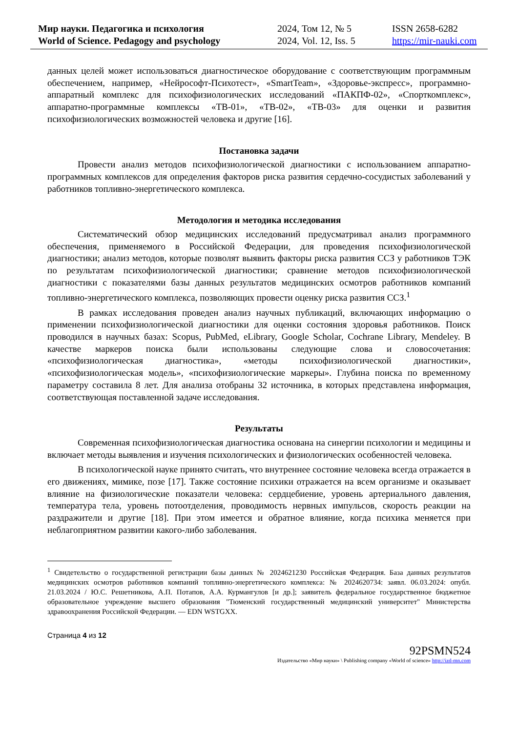Мир науки. Педагогика и психология
World of Science. Pedagogy and psychology
2024, Том 12, № 5
2024, Vol. 12, Iss. 5
ISSN 2658-6282
https://mir-nauki.com
данных целей может использоваться диагностическое оборудование с соответствующим программным обеспечением, например, «Нейрософт-Психотест», «SmartTeam», «Здоровье-экспресс», программно-аппаратный комплекс для психофизиологических исследований «ПАКПФ-02», «Спорткомплекс», аппаратно-программные комплексы «ТВ-01», «ТВ-02», «ТВ-03» для оценки и развития психофизиологических возможностей человека и другие [16].
Постановка задачи
Провести анализ методов психофизиологической диагностики с использованием аппаратно-программных комплексов для определения факторов риска развития сердечно-сосудистых заболеваний у работников топливно-энергетического комплекса.
Методология и методика исследования
Систематический обзор медицинских исследований предусматривал анализ программного обеспечения, применяемого в Российской Федерации, для проведения психофизиологической диагностики; анализ методов, которые позволят выявить факторы риска развития ССЗ у работников ТЭК по результатам психофизиологической диагностики; сравнение методов психофизиологической диагностики с показателями базы данных результатов медицинских осмотров работников компаний топливно-энергетического комплекса, позволяющих провести оценку риска развития ССЗ.<sup>1</sup>
В рамках исследования проведен анализ научных публикаций, включающих информацию о применении психофизиологической диагностики для оценки состояния здоровья работников. Поиск проводился в научных базах: Scopus, PubMed, eLibrary, Google Scholar, Cochrane Library, Mendeley. В качестве маркеров поиска были использованы следующие слова и словосочетания: «психофизиологическая диагностика», «методы психофизиологической диагностики», «психофизиологическая модель», «психофизиологические маркеры». Глубина поиска по временному параметру составила 8 лет. Для анализа отобраны 32 источника, в которых представлена информация, соответствующая поставленной задаче исследования.
Результаты
Современная психофизиологическая диагностика основана на синергии психологии и медицины и включает методы выявления и изучения психологических и физиологических особенностей человека.
В психологической науке принято считать, что внутреннее состояние человека всегда отражается в его движениях, мимике, позе [17]. Также состояние психики отражается на всем организме и оказывает влияние на физиологические показатели человека: сердцебиение, уровень артериального давления, температура тела, уровень потоотделения, проводимость нервных импульсов, скорость реакции на раздражители и другие [18]. При этом имеется и обратное влияние, когда психика меняется при неблагоприятном развитии какого-либо заболевания.
<sup>1</sup> Свидетельство о государственной регистрации базы данных № 2024621230 Российская Федерация. База данных результатов медицинских осмотров работников компаний топливно-энергетического комплекса: № 2024620734: заявл. 06.03.2024: опубл. 21.03.2024 / Ю.С. Решетникова, А.П. Потапов, А.А. Курмангулов [и др.]; заявитель федеральное государственное бюджетное образовательное учреждение высшего образования "Тюменский государственный медицинский университет" Министерства здравоохранения Российской Федерации. — EDN WSTGXX.
Страница 4 из 12
92PSMN524
Издательство «Мир науки» \ Publishing company «World of science» http://izd-mn.com